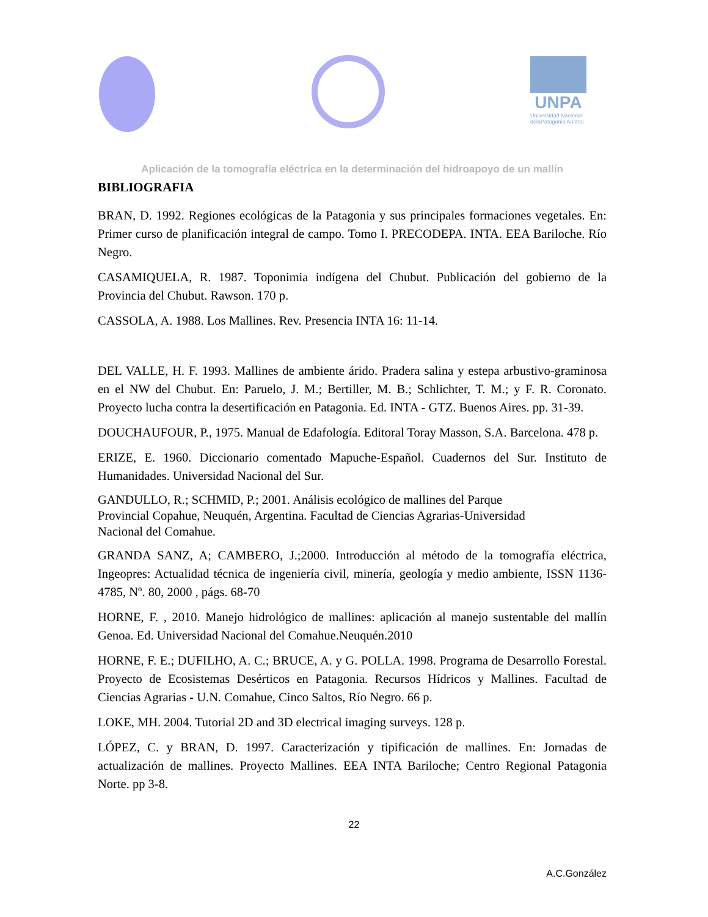UNPA
Universidad Nacional
delaPatagonia Austral
Aplicación de la tomografía eléctrica en la determinación del hidroapoyo de un mallín
BIBLIOGRAFIA
BRAN, D. 1992. Regiones ecológicas de la Patagonia y sus principales formaciones vegetales. En: Primer curso de planificación integral de campo. Tomo I. PRECODEPA. INTA. EEA Bariloche. Río Negro.
CASAMIQUELA, R. 1987. Toponimia indígena del Chubut. Publicación del gobierno de la Provincia del Chubut. Rawson. 170 p.
CASSOLA, A. 1988. Los Mallines. Rev. Presencia INTA 16: 11-14.
DEL VALLE, H. F. 1993. Mallines de ambiente árido. Pradera salina y estepa arbustivo-graminosa en el NW del Chubut. En: Paruelo, J. M.; Bertiller, M. B.; Schlichter, T. M.; y F. R. Coronato. Proyecto lucha contra la desertificación en Patagonia. Ed. INTA - GTZ. Buenos Aires. pp. 31-39.
DOUCHAUFOUR, P., 1975. Manual de Edafología. Editoral Toray Masson, S.A. Barcelona. 478 p.
ERIZE, E. 1960. Diccionario comentado Mapuche-Español. Cuadernos del Sur. Instituto de Humanidades. Universidad Nacional del Sur.
GANDULLO, R.; SCHMID, P.; 2001. Análisis ecológico de mallines del Parque
Provincial Copahue, Neuquén, Argentina. Facultad de Ciencias Agrarias-Universidad
Nacional del Comahue.
GRANDA SANZ, A; CAMBERO, J.;2000. Introducción al método de la tomografía eléctrica, Ingeopres: Actualidad técnica de ingeniería civil, minería, geología y medio ambiente, ISSN 1136-4785, Nº. 80, 2000 , págs. 68-70
HORNE, F. , 2010. Manejo hidrológico de mallines: aplicación al manejo sustentable del mallín Genoa. Ed. Universidad Nacional del Comahue.Neuquén.2010
HORNE, F. E.; DUFILHO, A. C.; BRUCE, A. y G. POLLA. 1998. Programa de Desarrollo Forestal. Proyecto de Ecosistemas Desérticos en Patagonia. Recursos Hídricos y Mallines. Facultad de Ciencias Agrarias - U.N. Comahue, Cinco Saltos, Río Negro. 66 p.
LOKE, MH. 2004. Tutorial 2D and 3D electrical imaging surveys. 128 p.
LÓPEZ, C. y BRAN, D. 1997. Caracterización y tipificación de mallines. En: Jornadas de actualización de mallines. Proyecto Mallines. EEA INTA Bariloche; Centro Regional Patagonia Norte. pp 3-8.
22
A.C.González